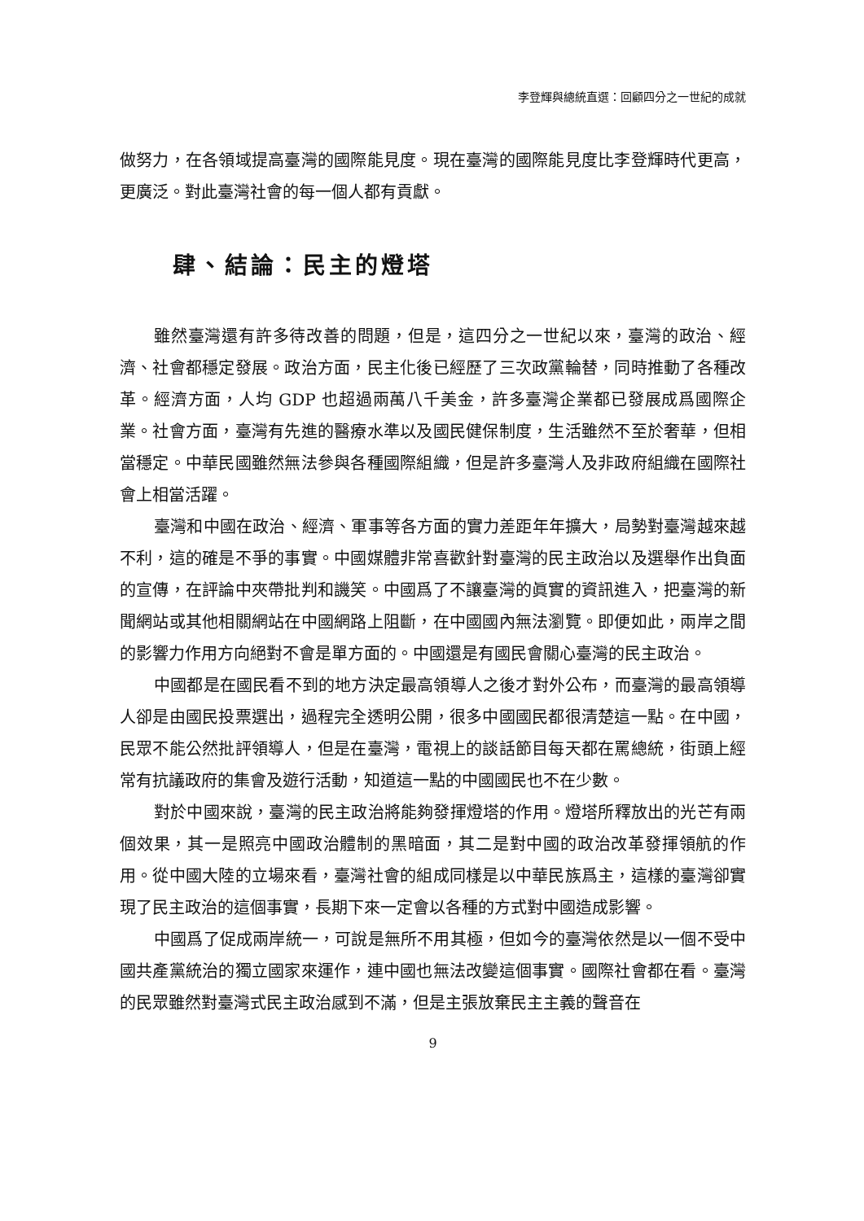李登輝與總統直選：回顧四分之一世紀的成就
做努力，在各領域提高臺灣的國際能見度。現在臺灣的國際能見度比李登輝時代更高，更廣泛。對此臺灣社會的每一個人都有貢獻。
肆、結論：民主的燈塔
雖然臺灣還有許多待改善的問題，但是，這四分之一世紀以來，臺灣的政治、經濟、社會都穩定發展。政治方面，民主化後已經歷了三次政黨輪替，同時推動了各種改革。經濟方面，人均 GDP 也超過兩萬八千美金，許多臺灣企業都已發展成爲國際企業。社會方面，臺灣有先進的醫療水準以及國民健保制度，生活雖然不至於奢華，但相當穩定。中華民國雖然無法參與各種國際組織，但是許多臺灣人及非政府組織在國際社會上相當活躍。
臺灣和中國在政治、經濟、軍事等各方面的實力差距年年擴大，局勢對臺灣越來越不利，這的確是不爭的事實。中國媒體非常喜歡針對臺灣的民主政治以及選舉作出負面的宣傳，在評論中夾帶批判和譏笑。中國爲了不讓臺灣的眞實的資訊進入，把臺灣的新聞網站或其他相關網站在中國網路上阻斷，在中國國內無法瀏覽。即便如此，兩岸之間的影響力作用方向絕對不會是單方面的。中國還是有國民會關心臺灣的民主政治。
中國都是在國民看不到的地方決定最高領導人之後才對外公布，而臺灣的最高領導人卻是由國民投票選出，過程完全透明公開，很多中國國民都很清楚這一點。在中國，民眾不能公然批評領導人，但是在臺灣，電視上的談話節目每天都在罵總統，街頭上經常有抗議政府的集會及遊行活動，知道這一點的中國國民也不在少數。
對於中國來說，臺灣的民主政治將能夠發揮燈塔的作用。燈塔所釋放出的光芒有兩個效果，其一是照亮中國政治體制的黑暗面，其二是對中國的政治改革發揮領航的作用。從中國大陸的立場來看，臺灣社會的組成同樣是以中華民族爲主，這樣的臺灣卻實現了民主政治的這個事實，長期下來一定會以各種的方式對中國造成影響。
中國爲了促成兩岸統一，可說是無所不用其極，但如今的臺灣依然是以一個不受中國共產黨統治的獨立國家來運作，連中國也無法改變這個事實。國際社會都在看。臺灣的民眾雖然對臺灣式民主政治感到不滿，但是主張放棄民主主義的聲音在
9